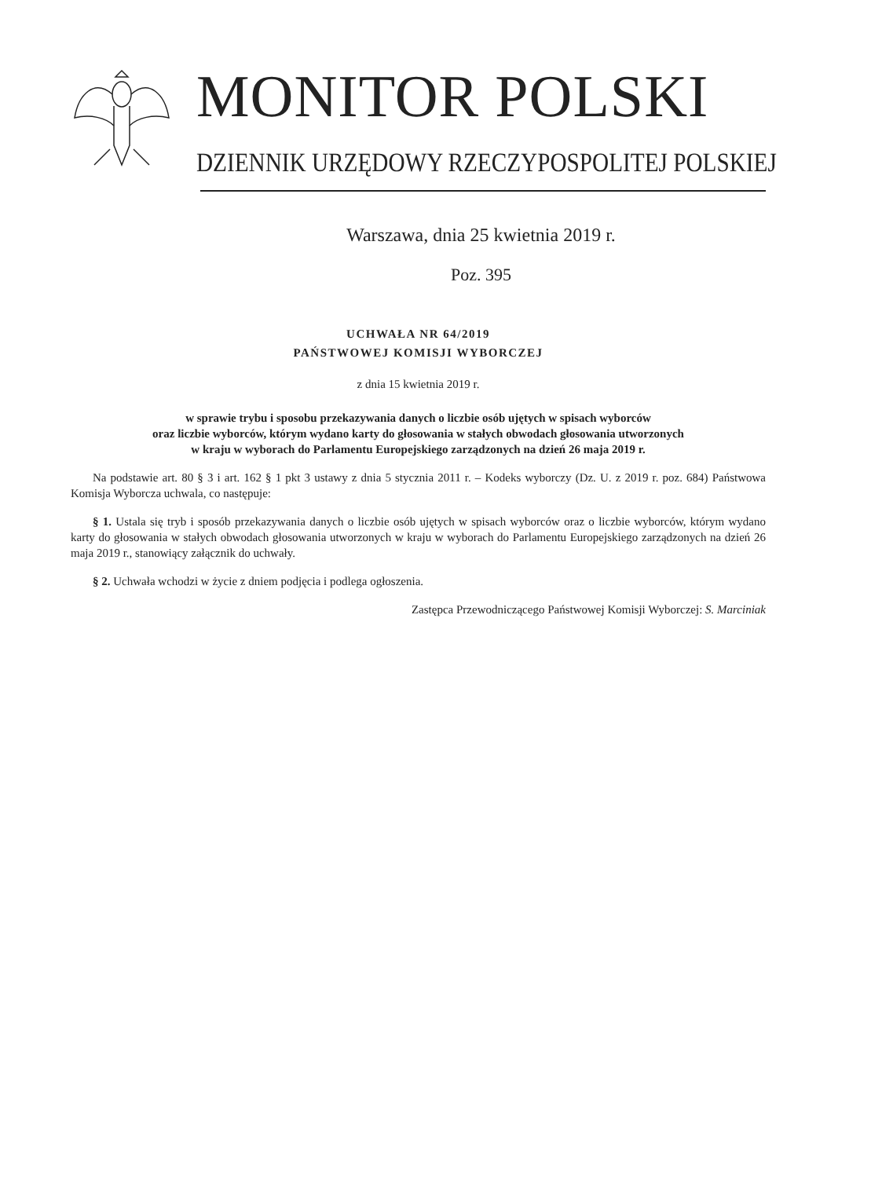MONITOR POLSKI
DZIENNIK URZĘDOWY RZECZYPOSPOLITEJ POLSKIEJ
Warszawa, dnia 25 kwietnia 2019 r.
Poz. 395
UCHWAŁA NR 64/2019
PAŃSTWOWEJ KOMISJI WYBORCZEJ
z dnia 15 kwietnia 2019 r.
w sprawie trybu i sposobu przekazywania danych o liczbie osób ujętych w spisach wyborców
oraz liczbie wyborców, którym wydano karty do głosowania w stałych obwodach głosowania utworzonych
w kraju w wyborach do Parlamentu Europejskiego zarządzonych na dzień 26 maja 2019 r.
Na podstawie art. 80 § 3 i art. 162 § 1 pkt 3 ustawy z dnia 5 stycznia 2011 r. – Kodeks wyborczy (Dz. U. z 2019 r. poz. 684) Państwowa Komisja Wyborcza uchwala, co następuje:
§ 1. Ustala się tryb i sposób przekazywania danych o liczbie osób ujętych w spisach wyborców oraz o liczbie wyborców, którym wydano karty do głosowania w stałych obwodach głosowania utworzonych w kraju w wyborach do Parlamentu Europejskiego zarządzonych na dzień 26 maja 2019 r., stanowiący załącznik do uchwały.
§ 2. Uchwała wchodzi w życie z dniem podjęcia i podlega ogłoszenia.
Zastępca Przewodniczącego Państwowej Komisji Wyborczej: S. Marciniak